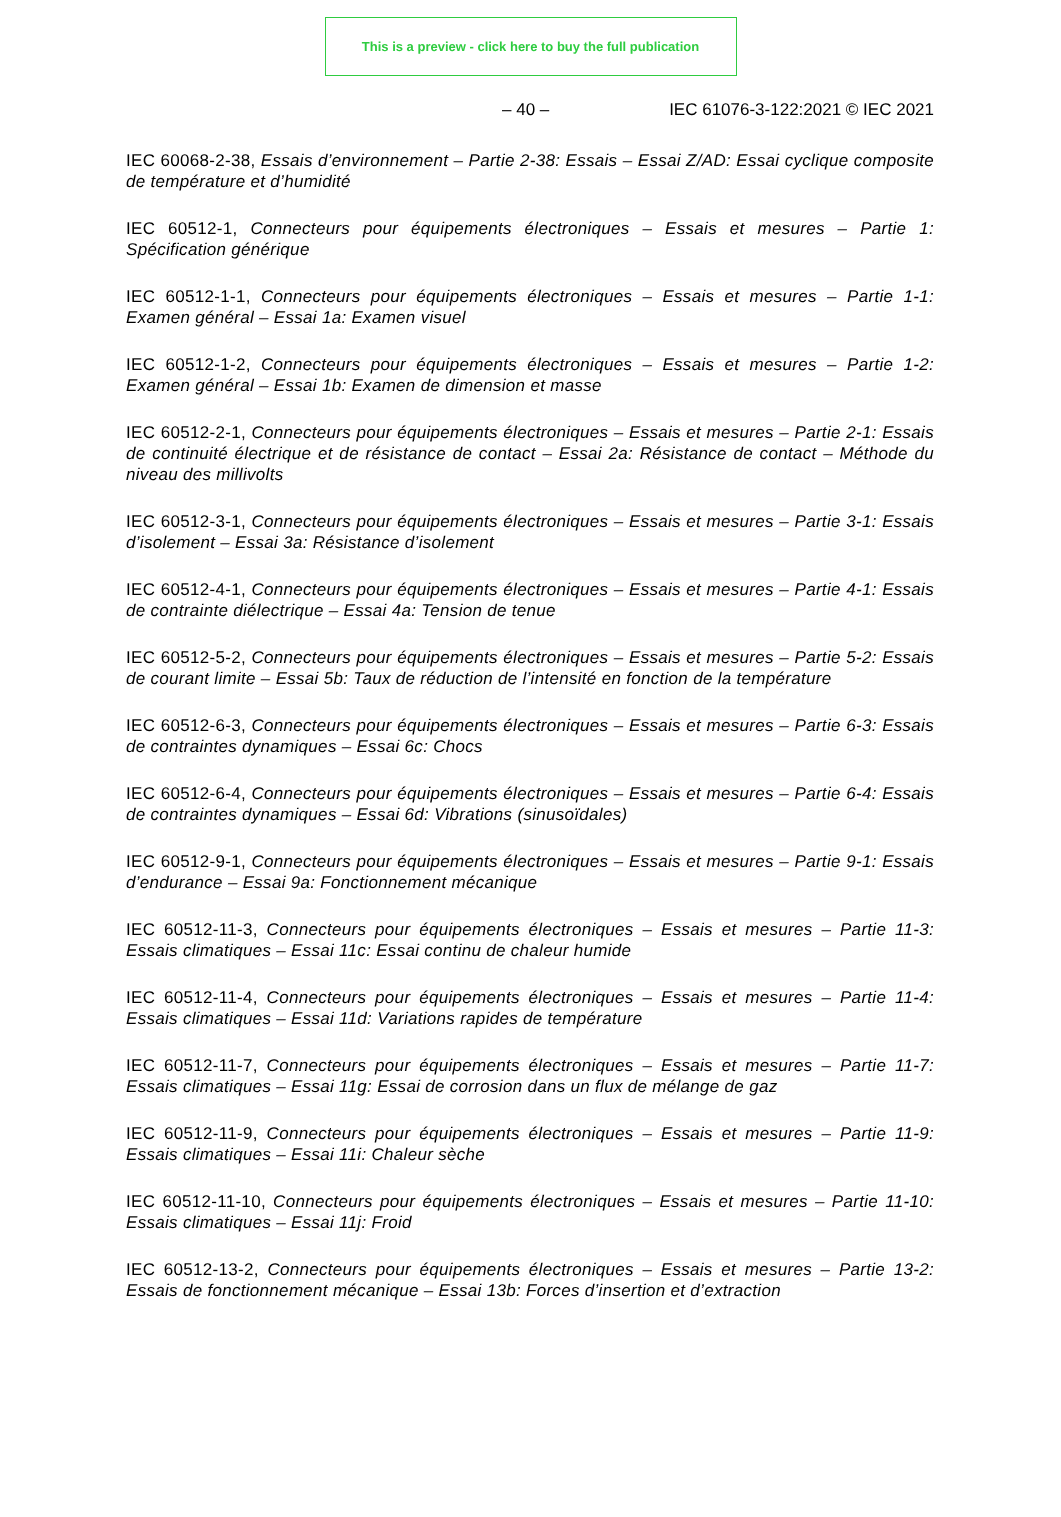This is a preview - click here to buy the full publication
– 40 – IEC 61076-3-122:2021 © IEC 2021
IEC 60068-2-38, Essais d’environnement – Partie 2-38: Essais – Essai Z/AD: Essai cyclique composite de température et d’humidité
IEC 60512-1, Connecteurs pour équipements électroniques – Essais et mesures – Partie 1: Spécification générique
IEC 60512-1-1, Connecteurs pour équipements électroniques – Essais et mesures – Partie 1-1: Examen général – Essai 1a: Examen visuel
IEC 60512-1-2, Connecteurs pour équipements électroniques – Essais et mesures – Partie 1-2: Examen général – Essai 1b: Examen de dimension et masse
IEC 60512-2-1, Connecteurs pour équipements électroniques – Essais et mesures – Partie 2-1: Essais de continuité électrique et de résistance de contact – Essai 2a: Résistance de contact – Méthode du niveau des millivolts
IEC 60512-3-1, Connecteurs pour équipements électroniques – Essais et mesures – Partie 3-1: Essais d’isolement – Essai 3a: Résistance d’isolement
IEC 60512-4-1, Connecteurs pour équipements électroniques – Essais et mesures – Partie 4-1: Essais de contrainte diélectrique – Essai 4a: Tension de tenue
IEC 60512-5-2, Connecteurs pour équipements électroniques – Essais et mesures – Partie 5-2: Essais de courant limite – Essai 5b: Taux de réduction de l’intensité en fonction de la température
IEC 60512-6-3, Connecteurs pour équipements électroniques – Essais et mesures – Partie 6-3: Essais de contraintes dynamiques – Essai 6c: Chocs
IEC 60512-6-4, Connecteurs pour équipements électroniques – Essais et mesures – Partie 6-4: Essais de contraintes dynamiques – Essai 6d: Vibrations (sinusoïdales)
IEC 60512-9-1, Connecteurs pour équipements électroniques – Essais et mesures – Partie 9-1: Essais d’endurance – Essai 9a: Fonctionnement mécanique
IEC 60512-11-3, Connecteurs pour équipements électroniques – Essais et mesures – Partie 11-3: Essais climatiques – Essai 11c: Essai continu de chaleur humide
IEC 60512-11-4, Connecteurs pour équipements électroniques – Essais et mesures – Partie 11-4: Essais climatiques – Essai 11d: Variations rapides de température
IEC 60512-11-7, Connecteurs pour équipements électroniques – Essais et mesures – Partie 11-7: Essais climatiques – Essai 11g: Essai de corrosion dans un flux de mélange de gaz
IEC 60512-11-9, Connecteurs pour équipements électroniques – Essais et mesures – Partie 11-9: Essais climatiques – Essai 11i: Chaleur sèche
IEC 60512-11-10, Connecteurs pour équipements électroniques – Essais et mesures – Partie 11-10: Essais climatiques – Essai 11j: Froid
IEC 60512-13-2, Connecteurs pour équipements électroniques – Essais et mesures – Partie 13-2: Essais de fonctionnement mécanique – Essai 13b: Forces d’insertion et d’extraction